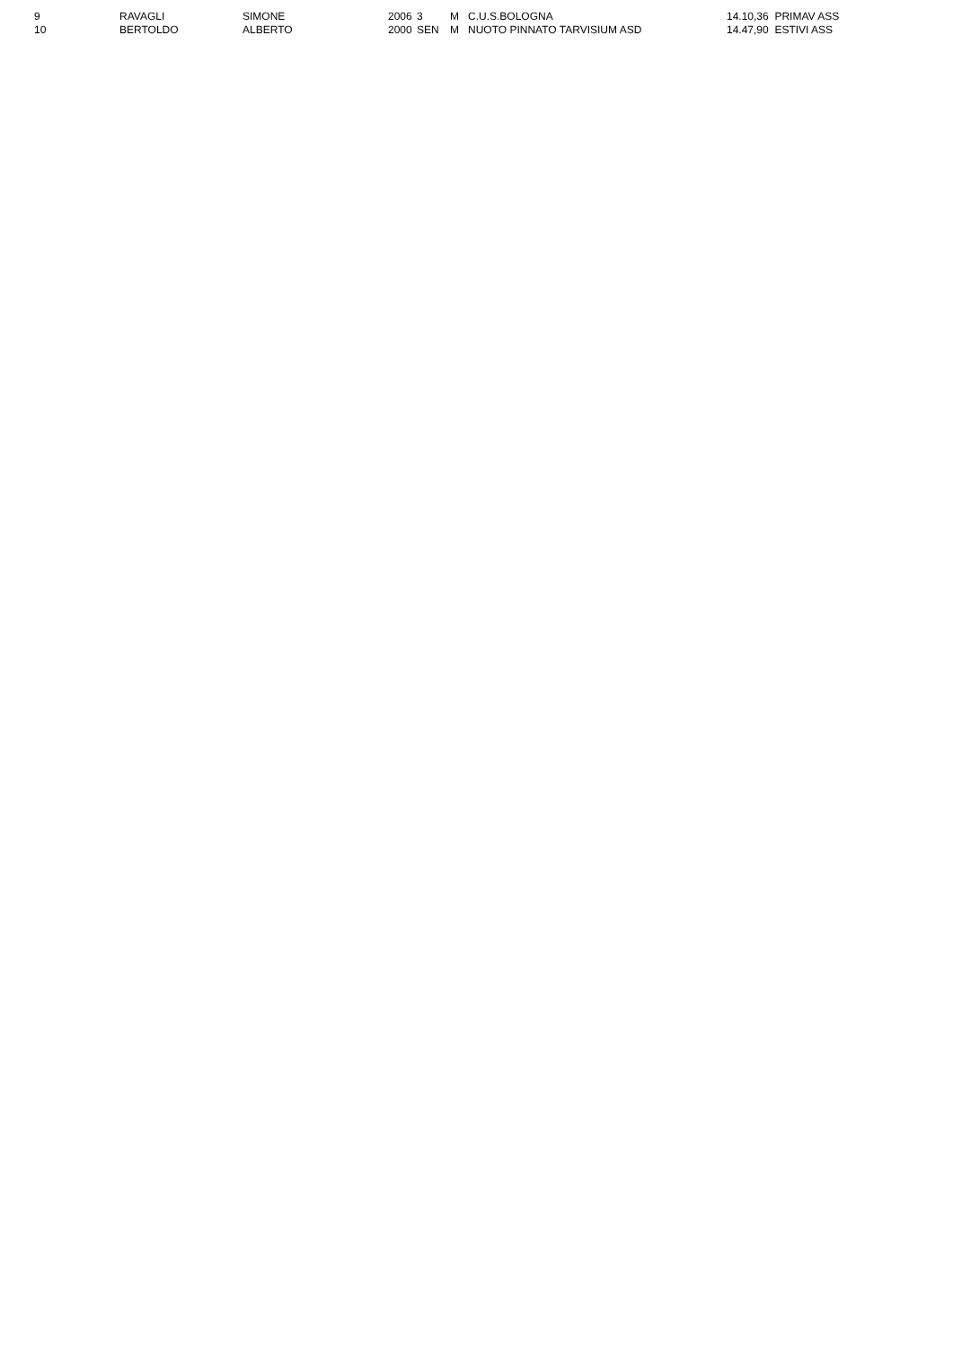| 9 | RAVAGLI | SIMONE | 2006 | 3 | M | C.U.S.BOLOGNA | 14.10,36 PRIMAV ASS |
| 10 | BERTOLDO | ALBERTO | 2000 | SEN | M | NUOTO PINNATO TARVISIUM ASD | 14.47,90 ESTIVI ASS |